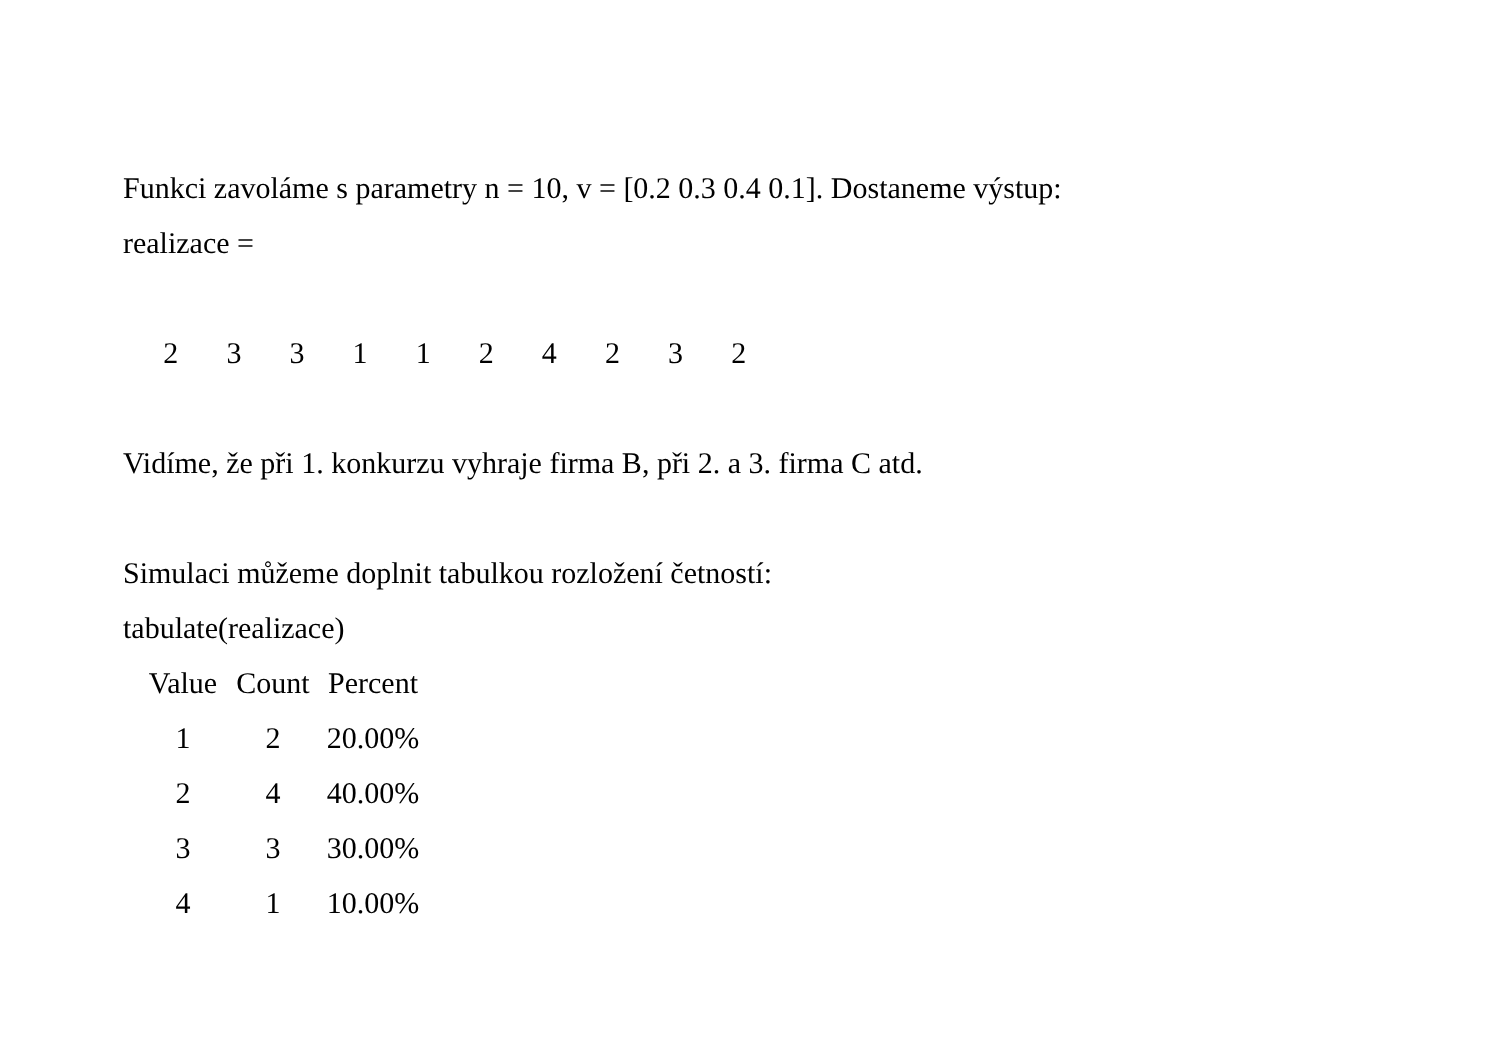Funkci zavoláme s parametry n = 10, v = [0.2 0.3 0.4 0.1]. Dostaneme výstup:
realizace =
2 3 3 1 1 2 4 2 3 2
Vidíme, že při 1. konkurzu vyhraje firma B, při 2. a 3. firma C atd.
Simulaci můžeme doplnit tabulkou rozložení četností:
tabulate(realizace)
| Value | Count | Percent |
| --- | --- | --- |
| 1 | 2 | 20.00% |
| 2 | 4 | 40.00% |
| 3 | 3 | 30.00% |
| 4 | 1 | 10.00% |